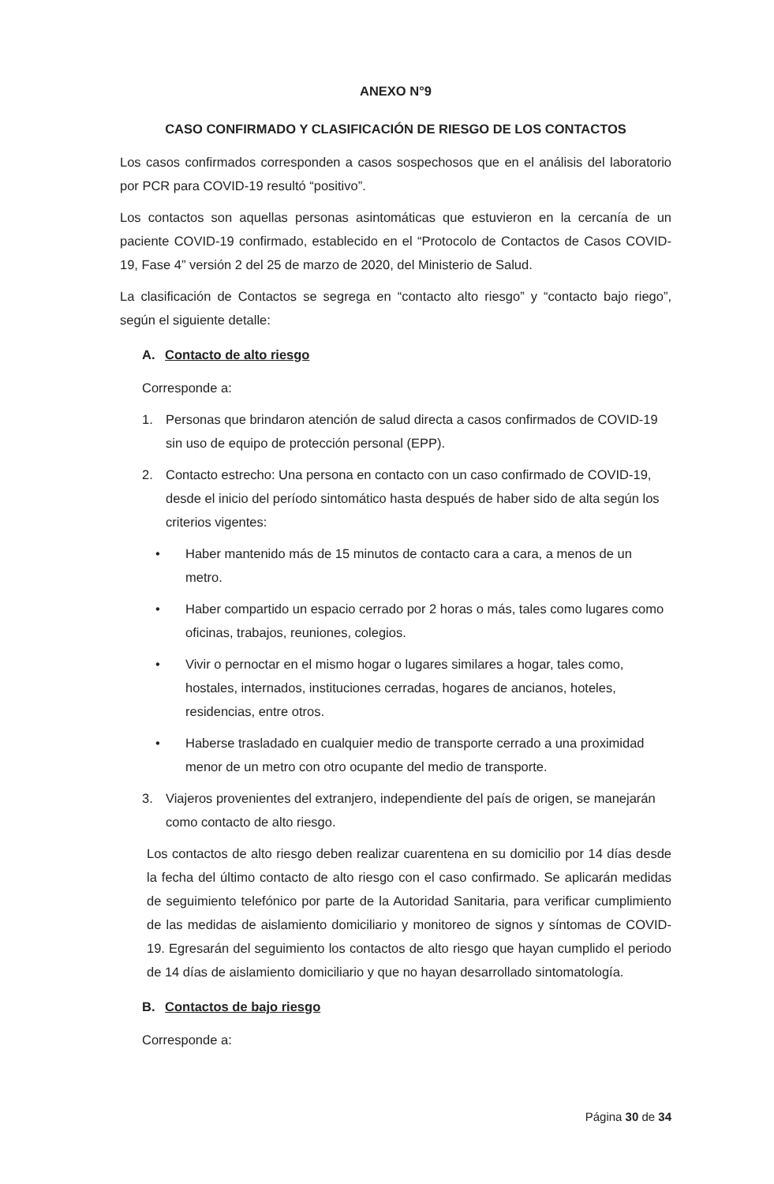ANEXO N°9
CASO CONFIRMADO Y CLASIFICACIÓN DE RIESGO DE LOS CONTACTOS
Los casos confirmados corresponden a casos sospechosos que en el análisis del laboratorio por PCR para COVID-19 resultó “positivo”.
Los contactos son aquellas personas asintomáticas que estuvieron en la cercanía de un paciente COVID-19 confirmado, establecido en el “Protocolo de Contactos de Casos COVID-19, Fase 4” versión 2 del 25 de marzo de 2020, del Ministerio de Salud.
La clasificación de Contactos se segrega en “contacto alto riesgo” y “contacto bajo riego”, según el siguiente detalle:
A. Contacto de alto riesgo
Corresponde a:
1. Personas que brindaron atención de salud directa a casos confirmados de COVID-19 sin uso de equipo de protección personal (EPP).
2. Contacto estrecho: Una persona en contacto con un caso confirmado de COVID-19, desde el inicio del período sintomático hasta después de haber sido de alta según los criterios vigentes:
• Haber mantenido más de 15 minutos de contacto cara a cara, a menos de un metro.
• Haber compartido un espacio cerrado por 2 horas o más, tales como lugares como oficinas, trabajos, reuniones, colegios.
• Vivir o pernoctar en el mismo hogar o lugares similares a hogar, tales como, hostales, internados, instituciones cerradas, hogares de ancianos, hoteles, residencias, entre otros.
• Haberse trasladado en cualquier medio de transporte cerrado a una proximidad menor de un metro con otro ocupante del medio de transporte.
3. Viajeros provenientes del extranjero, independiente del país de origen, se manejarán como contacto de alto riesgo.
Los contactos de alto riesgo deben realizar cuarentena en su domicilio por 14 días desde la fecha del último contacto de alto riesgo con el caso confirmado. Se aplicarán medidas de seguimiento telefónico por parte de la Autoridad Sanitaria, para verificar cumplimiento de las medidas de aislamiento domiciliario y monitoreo de signos y síntomas de COVID-19. Egresarán del seguimiento los contactos de alto riesgo que hayan cumplido el periodo de 14 días de aislamiento domiciliario y que no hayan desarrollado sintomatología.
B. Contactos de bajo riesgo
Corresponde a:
Página 30 de 34